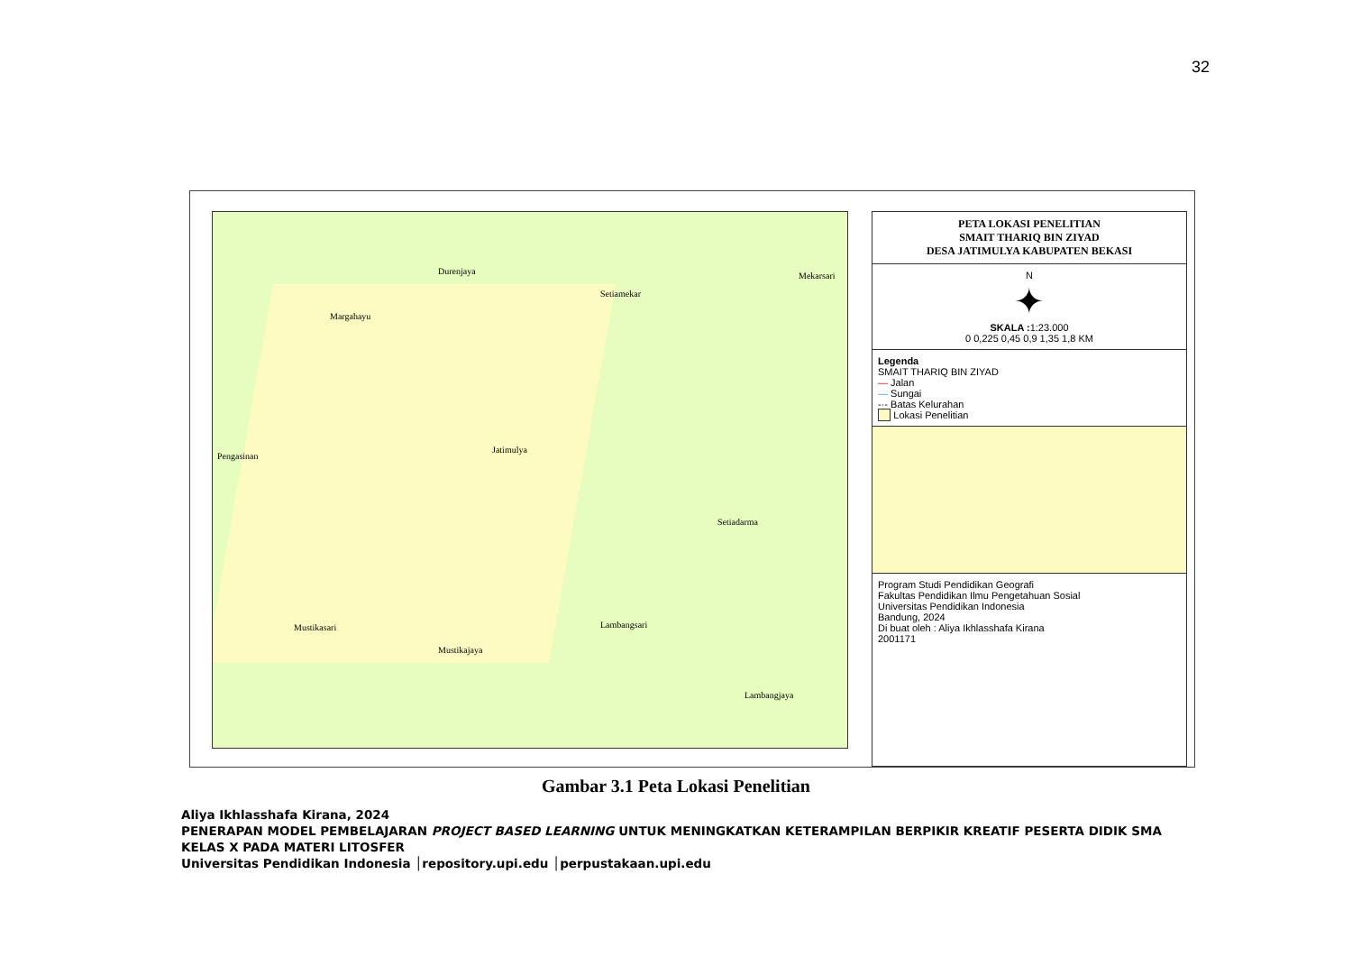32
Setiamekar
Jatimulya
Setiadarma
Lambangsari
Lambangjaya
Durenjaya
Margahayu
Pengasinan
Mustikasari
Mustikajaya
Mekarsari
PETA LOKASI PENELITIAN
SMAIT THARIQ BIN ZIYAD
DESA JATIMULYA KABUPATEN BEKASI
N
✦
SKALA : 1:23.000
0 0,225 0,45 0,9 1,35 1,8 KM
Legenda
SMAIT THARIQ BIN ZIYAD
— Jalan
— Sungai
-·- Batas Kelurahan
Lokasi Penelitian
Program Studi Pendidikan Geografi
Fakultas Pendidikan Ilmu Pengetahuan Sosial
Universitas Pendidikan Indonesia
Bandung, 2024
Di buat oleh : Aliya Ikhlasshafa Kirana
2001171
Gambar 3.1 Peta Lokasi Penelitian
Aliya Ikhlasshafa Kirana, 2024
PENERAPAN MODEL PEMBELAJARAN PROJECT BASED LEARNING UNTUK MENINGKATKAN KETERAMPILAN BERPIKIR KREATIF PESERTA DIDIK SMA KELAS X PADA MATERI LITOSFER
Universitas Pendidikan Indonesia │repository.upi.edu │perpustakaan.upi.edu